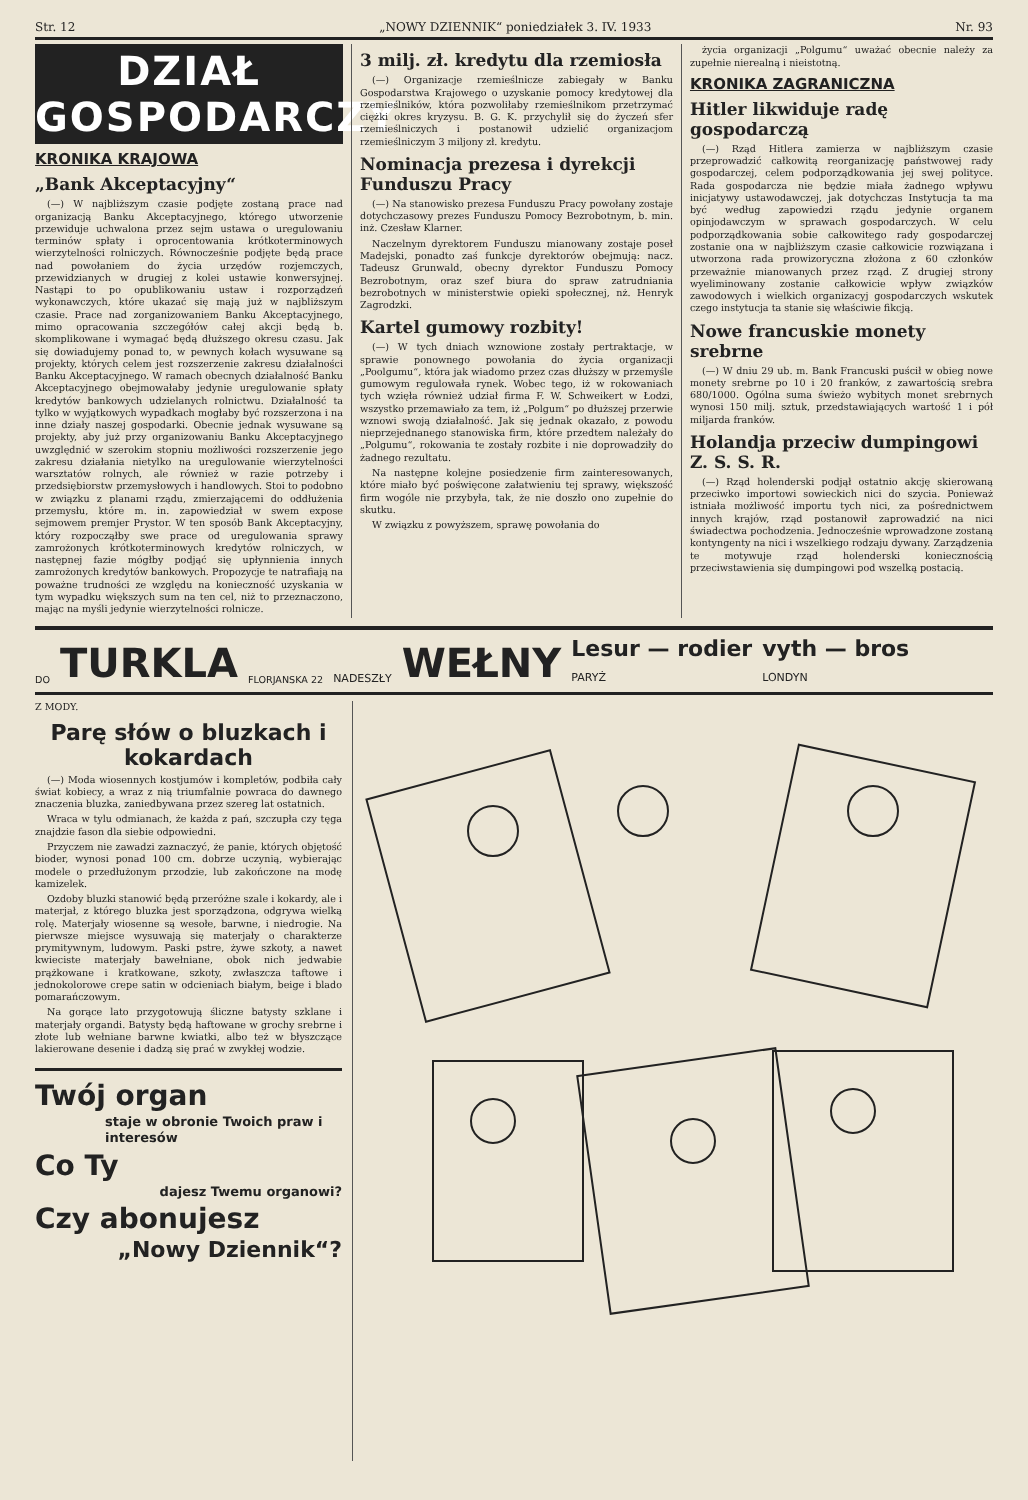Str. 12 „NOWY DZIENNIK“ poniedziałek 3. IV. 1933 Nr. 93
DZIAŁ GOSPODARCZY
KRONIKA KRAJOWA
„Bank Akceptacyjny“
(—) W najbliższym czasie podjęte zostaną prace nad organizacją Banku Akceptacyjnego, którego utworzenie przewiduje uchwalona przez sejm ustawa o uregulowaniu terminów spłaty i oprocentowania krótkoterminowych wierzytelności rolniczych. Równocześnie podjęte będą prace nad powołaniem do życia urzędów rozjemczych, przewidzianych w drugiej z kolei ustawie konwersyjnej. Nastąpi to po opublikowaniu ustaw i rozporządzeń wykonawczych, które ukazać się mają już w najbliższym czasie. Prace nad zorganizowaniem Banku Akceptacyjnego, mimo opracowania szczegółów całej akcji będą b. skomplikowane i wymagać będą dłuższego okresu czasu. Jak się dowiadujemy ponad to, w pewnych kołach wysuwane są projekty, których celem jest rozszerzenie zakresu działalności Banku Akceptacyjnego. W ramach obecnych działalność Banku Akceptacyjnego obejmowałaby jedynie uregulowanie spłaty kredytów bankowych udzielanych rolnictwu. Działalność ta tylko w wyjątkowych wypadkach mogłaby być rozszerzona i na inne działy naszej gospodarki. Obecnie jednak wysuwane są projekty, aby już przy organizowaniu Banku Akceptacyjnego uwzględnić w szerokim stopniu możliwości rozszerzenie jego zakresu działania nietylko na uregulowanie wierzytelności warsztatów rolnych, ale również w razie potrzeby i przedsiębiorstw przemysłowych i handlowych. Stoi to podobno w związku z planami rządu, zmierzającemi do oddłużenia przemysłu, które m. in. zapowiedział w swem expose sejmowem premjer Prystor. W ten sposób Bank Akceptacyjny, który rozpocząłby swe prace od uregulowania sprawy zamrożonych krótkoterminowych kredytów rolniczych, w następnej fazie mógłby podjąć się upłynnienia innych zamrożonych kredytów bankowych. Propozycje te natrafiają na poważne trudności ze względu na konieczność uzyskania w tym wypadku większych sum na ten cel, niż to przeznaczono, mając na myśli jedynie wierzytelności rolnicze.
3 milj. zł. kredytu dla rzemiosła
(—) Organizacje rzemieślnicze zabiegały w Banku Gospodarstwa Krajowego o uzyskanie pomocy kredytowej dla rzemieślników, która pozwoliłaby rzemieślnikom przetrzymać ciężki okres kryzysu. B. G. K. przychylił się do życzeń sfer rzemieślniczych i postanowił udzielić organizacjom rzemieślniczym 3 miljony zł. kredytu.
Nominacja prezesa i dyrekcji Funduszu Pracy
(—) Na stanowisko prezesa Funduszu Pracy powołany zostaje dotychczasowy prezes Funduszu Pomocy Bezrobotnym, b. min. inż. Czesław Klarner.
Naczelnym dyrektorem Funduszu mianowany zostaje poseł Madejski, ponadto zaś funkcje dyrektorów obejmują: nacz. Tadeusz Grunwald, obecny dyrektor Funduszu Pomocy Bezrobotnym, oraz szef biura do spraw zatrudniania bezrobotnych w ministerstwie opieki społecznej, nż. Henryk Zagrodzki.
Kartel gumowy rozbity!
(—) W tych dniach wznowione zostały pertraktacje, w sprawie ponownego powołania do życia organizacji „Poolgumu“, która jak wiadomo przez czas dłuższy w przemyśle gumowym regulowała rynek. Wobec tego, iż w rokowaniach tych wzięła również udział firma F. W. Schweikert w Łodzi, wszystko przemawiało za tem, iż „Polgum“ po dłuższej przerwie wznowi swoją działalność. Jak się jednak okazało, z powodu nieprzejednanego stanowiska firm, które przedtem należały do „Polgumu“, rokowania te zostały rozbite i nie doprowadziły do żadnego rezultatu.
Na następne kolejne posiedzenie firm zainteresowanych, które miało być poświęcone załatwieniu tej sprawy, większość firm wogóle nie przybyła, tak, że nie doszło ono zupełnie do skutku.
W związku z powyższem, sprawę powołania do
życia organizacji „Polgumu“ uważać obecnie należy za zupełnie nierealną i nieistotną.
KRONIKA ZAGRANICZNA
Hitler likwiduje radę gospodarczą
(—) Rząd Hitlera zamierza w najbliższym czasie przeprowadzić całkowitą reorganizację państwowej rady gospodarczej, celem podporządkowania jej swej polityce. Rada gospodarcza nie będzie miała żadnego wpływu inicjatywy ustawodawczej, jak dotychczas Instytucja ta ma być według zapowiedzi rządu jedynie organem opinjodawczym w sprawach gospodarczych. W celu podporządkowania sobie całkowitego rady gospodarczej zostanie ona w najbliższym czasie całkowicie rozwiązana i utworzona rada prowizoryczna złożona z 60 członków przeważnie mianowanych przez rząd. Z drugiej strony wyeliminowany zostanie całkowicie wpływ związków zawodowych i wielkich organizacyj gospodarczych wskutek czego instytucja ta stanie się właściwie fikcją.
Nowe francuskie monety srebrne
(—) W dniu 29 ub. m. Bank Francuski puścił w obieg nowe monety srebrne po 10 i 20 franków, z zawartością srebra 680/1000. Ogólna suma świeżo wybitych monet srebrnych wynosi 150 milj. sztuk, przedstawiających wartość 1 i pół miljarda franków.
Holandja przeciw dumpingowi Z. S. S. R.
(—) Rząd holenderski podjął ostatnio akcję skierowaną przeciwko importowi sowieckich nici do szycia. Ponieważ istniała możliwość importu tych nici, za pośrednictwem innych krajów, rząd postanowił zaprowadzić na nici świadectwa pochodzenia. Jednocześnie wprowadzone zostaną kontyngenty na nici i wszelkiego rodzaju dywany. Zarządzenia te motywuje rząd holenderski koniecznością przeciwstawienia się dumpingowi pod wszelką postacią.
DO TURKLA FLORJANSKA 22 NADESZŁY WEŁNY Lesur — rodier
PARYŻ vyth — bros
LONDYN
Z MODY.
Parę słów o bluzkach i kokardach
(—) Moda wiosennych kostjumów i kompletów, podbiła cały świat kobiecy, a wraz z nią triumfalnie powraca do dawnego znaczenia bluzka, zaniedbywana przez szereg lat ostatnich.
Wraca w tylu odmianach, że każda z pań, szczupła czy tęga znajdzie fason dla siebie odpowiedni.
Przyczem nie zawadzi zaznaczyć, że panie, których objętość bioder, wynosi ponad 100 cm. dobrze uczynią, wybierając modele o przedłużonym przodzie, lub zakończone na modę kamizelek.
Ozdoby bluzki stanowić będą przeróżne szale i kokardy, ale i materjał, z którego bluzka jest sporządzona, odgrywa wielką rolę. Materjały wiosenne są wesołe, barwne, i niedrogie. Na pierwsze miejsce wysuwają się materjały o charakterze prymitywnym, ludowym. Paski pstre, żywe szkoty, a nawet kwieciste materjały bawełniane, obok nich jedwabie prążkowane i kratkowane, szkoty, zwłaszcza taftowe i jednokolorowe crepe satin w odcieniach białym, beige i blado pomarańczowym.
Na gorące lato przygotowują śliczne batysty szklane i materjały organdi. Batysty będą haftowane w grochy srebrne i złote lub wełniane barwne kwiatki, albo też w błyszczące lakierowane desenie i dadzą się prać w zwykłej wodzie.
Twój organ
staje w obronie Twoich praw i interesów
Co Ty
dajesz Twemu organowi?
Czy abonujesz
„Nowy Dziennik“?